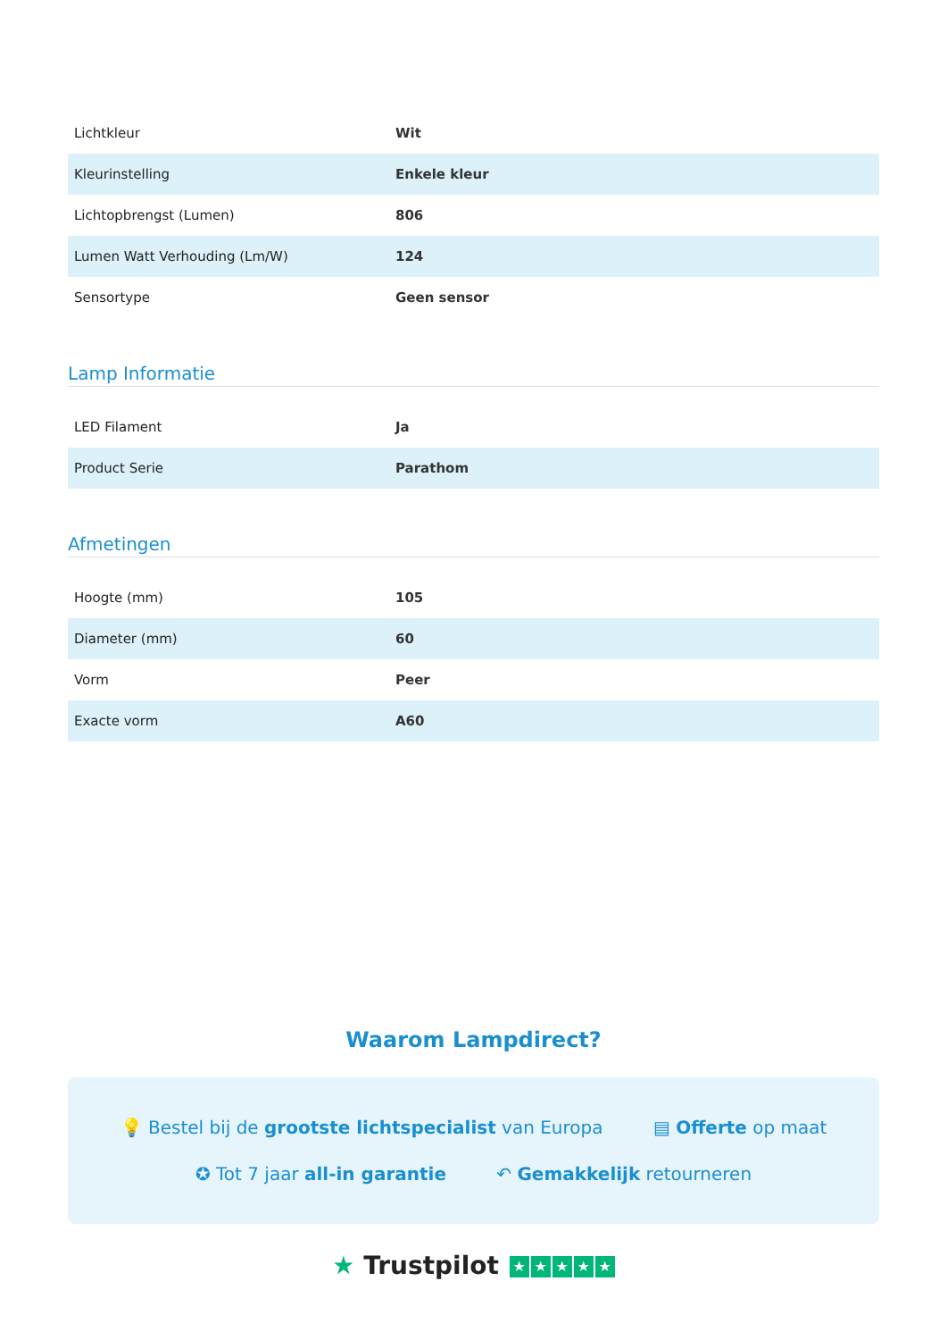| Lichtkleur | Wit |
| Kleurinstelling | Enkele kleur |
| Lichtopbrengst (Lumen) | 806 |
| Lumen Watt Verhouding (Lm/W) | 124 |
| Sensortype | Geen sensor |
Lamp Informatie
| LED Filament | Ja |
| Product Serie | Parathom |
Afmetingen
| Hoogte (mm) | 105 |
| Diameter (mm) | 60 |
| Vorm | Peer |
| Exacte vorm | A60 |
Waarom Lampdirect?
💡 Bestel bij de grootste lichtspecialist van Europa ▤ Offerte op maat
✪ Tot 7 jaar all-in garantie ↶ Gemakkelijk retourneren
★ Trustpilot ★ ★ ★ ★ ★